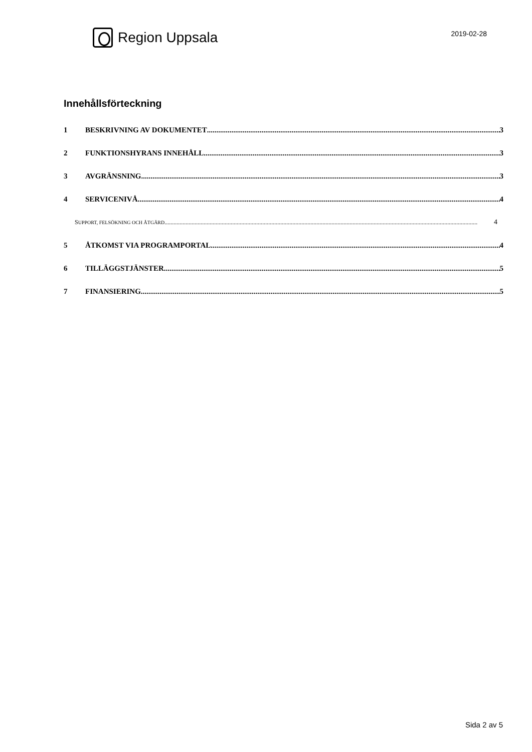Region Uppsala
2019-02-28
Innehållsförteckning
1 BESKRIVNING AV DOKUMENTET 3
2 FUNKTIONSHYRANS INNEHÅLL 3
3 AVGRÄNSNING 3
4 SERVICENIVÅ 4
SUPPORT, FELSÖKNING OCH ÅTGÄRD 4
5 ÅTKOMST VIA PROGRAMPORTAL 4
6 TILLÄGGSTJÄNSTER 5
7 FINANSIERING 5
Sida 2 av 5